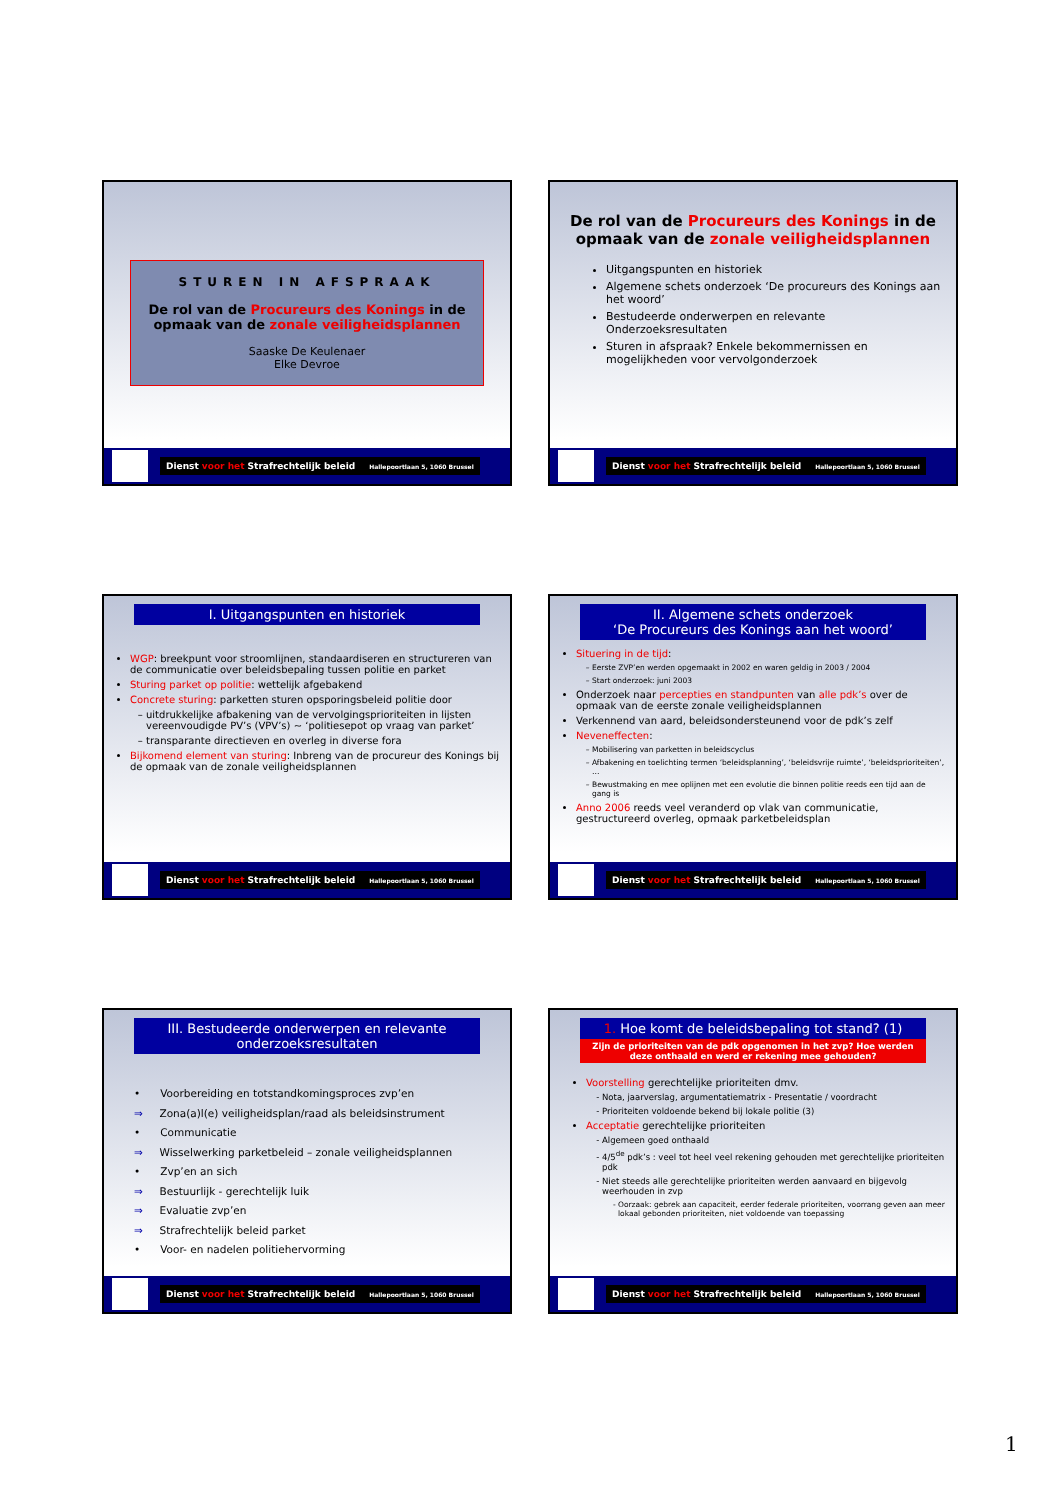STUREN IN AFSPRAAK
De rol van de Procureurs des Konings in de opmaak van de zonale veiligheidsplannen
Saaske De Keulenaer
Elke Devroe
Dienst voor het Strafrechtelijk beleid Hallepoortlaan 5, 1060 Brussel
De rol van de Procureurs des Konings in de opmaak van de zonale veiligheidsplannen
Uitgangspunten en historiek
Algemene schets onderzoek ‘De procureurs des Konings aan het woord’
Bestudeerde onderwerpen en relevante Onderzoeksresultaten
Sturen in afspraak? Enkele bekommernissen en mogelijkheden voor vervolgonderzoek
Dienst voor het Strafrechtelijk beleid Hallepoortlaan 5, 1060 Brussel
I. Uitgangspunten en historiek
WGP: breekpunt voor stroomlijnen, standaardiseren en structureren van de communicatie over beleidsbepaling tussen politie en parket
Sturing parket op politie: wettelijk afgebakend
Concrete sturing: parketten sturen opsporingsbeleid politie door
uitdrukkelijke afbakening van de vervolgingsprioriteiten in lijsten vereenvoudigde PV’s (VPV’s) ~ ‘politiesepot op vraag van parket’
transparante directieven en overleg in diverse fora
Bijkomend element van sturing: Inbreng van de procureur des Konings bij de opmaak van de zonale veiligheidsplannen
Dienst voor het Strafrechtelijk beleid Hallepoortlaan 5, 1060 Brussel
II. Algemene schets onderzoek
‘De Procureurs des Konings aan het woord’
Situering in de tijd:
Eerste ZVP’en werden opgemaakt in 2002 en waren geldig in 2003 / 2004
Start onderzoek: juni 2003
Onderzoek naar percepties en standpunten van alle pdk’s over de opmaak van de eerste zonale veiligheidsplannen
Verkennend van aard, beleidsondersteunend voor de pdk’s zelf
Neveneffecten:
Mobilisering van parketten in beleidscyclus
Afbakening en toelichting termen ‘beleidsplanning’, ‘beleidsvrije ruimte’, ‘beleidsprioriteiten’, …
Bewustmaking en mee oplijnen met een evolutie die binnen politie reeds een tijd aan de gang is
Anno 2006 reeds veel veranderd op vlak van communicatie, gestructureerd overleg, opmaak parketbeleidsplan
Dienst voor het Strafrechtelijk beleid Hallepoortlaan 5, 1060 Brussel
III. Bestudeerde onderwerpen en relevante onderzoeksresultaten
• Voorbereiding en totstandkomingsproces zvp’en
⇒ Zona(a)l(e) veiligheidsplan/raad als beleidsinstrument
• Communicatie
⇒ Wisselwerking parketbeleid – zonale veiligheidsplannen
• Zvp’en an sich
⇒ Bestuurlijk - gerechtelijk luik
⇒ Evaluatie zvp’en
⇒ Strafrechtelijk beleid parket
• Voor- en nadelen politiehervorming
Dienst voor het Strafrechtelijk beleid Hallepoortlaan 5, 1060 Brussel
1. Hoe komt de beleidsbepaling tot stand? (1)
Zijn de prioriteiten van de pdk opgenomen in het zvp? Hoe werden deze onthaald en werd er rekening mee gehouden?
Voorstelling gerechtelijke prioriteiten dmv.
Nota, jaarverslag, argumentatiematrix - Presentatie / voordracht
Prioriteiten voldoende bekend bij lokale politie (3)
Acceptatie gerechtelijke prioriteiten
Algemeen goed onthaald
4/5<sup>de</sup> pdk’s : veel tot heel veel rekening gehouden met gerechtelijke prioriteiten pdk
Niet steeds alle gerechtelijke prioriteiten werden aanvaard en bijgevolg weerhouden in zvp
Oorzaak: gebrek aan capaciteit, eerder federale prioriteiten, voorrang geven aan meer lokaal gebonden prioriteiten, niet voldoende van toepassing
Dienst voor het Strafrechtelijk beleid Hallepoortlaan 5, 1060 Brussel
1